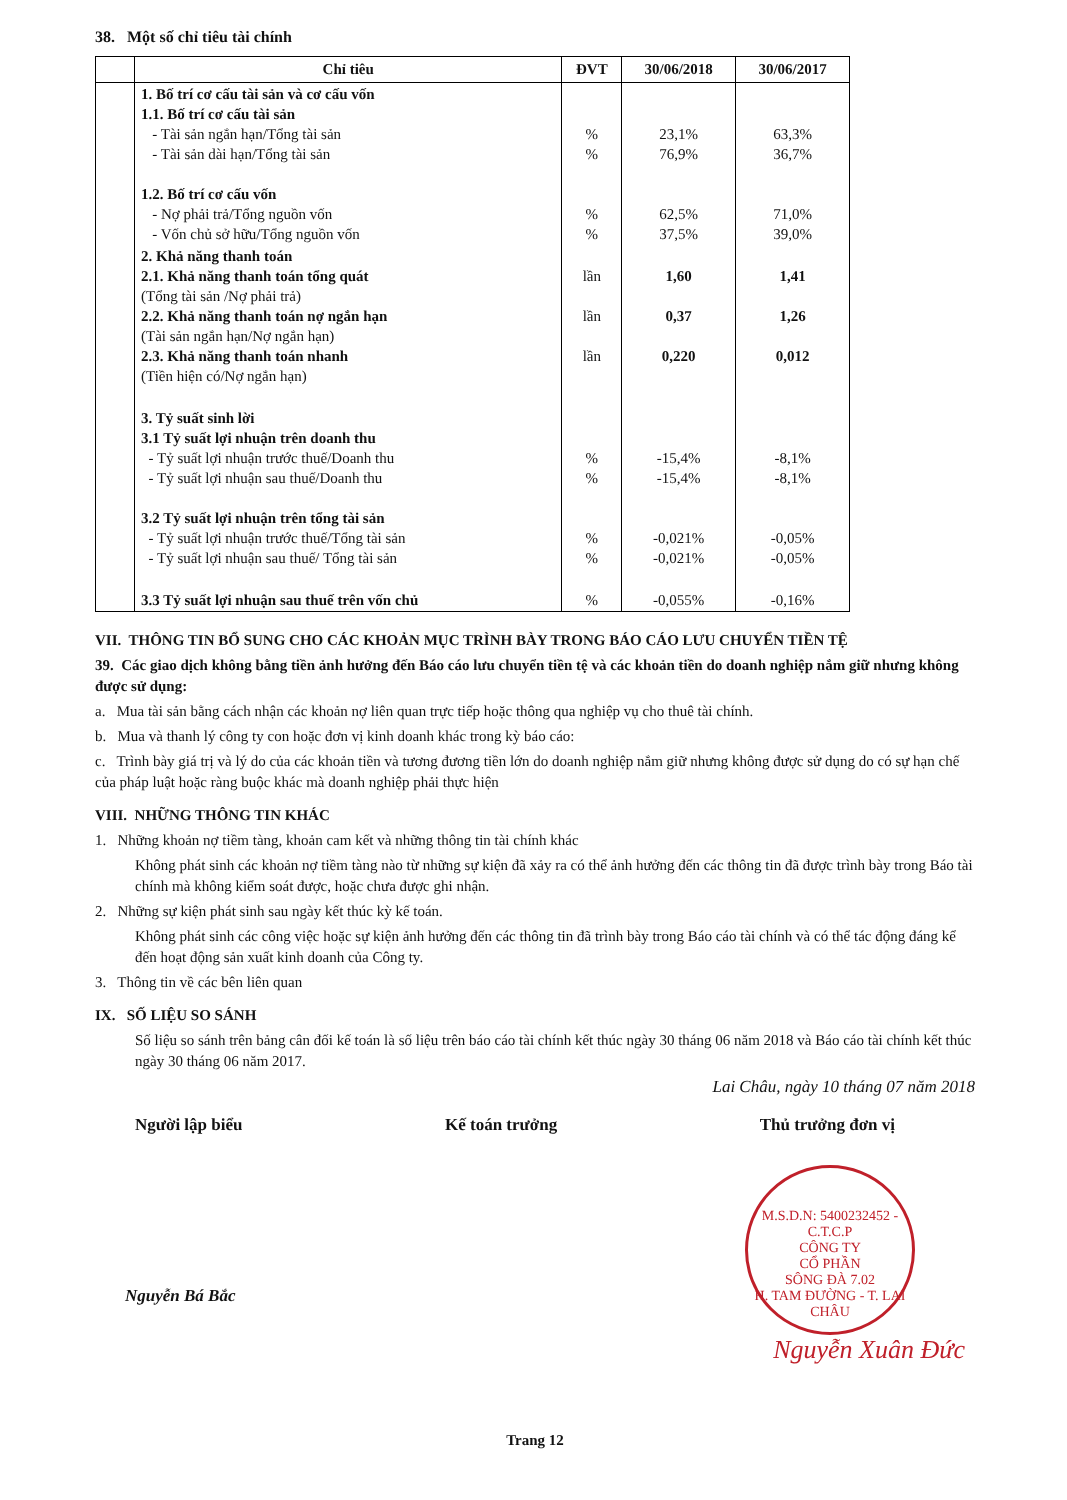38. Một số chỉ tiêu tài chính
| | Chỉ tiêu | ĐVT | 30/06/2018 | 30/06/2017 |
| --- | --- | --- | --- | --- |
| | 1. Bố trí cơ cấu tài sản và cơ cấu vốn 1.1. Bố trí cơ cấu tài sản - Tài sản ngắn hạn/Tổng tài sản - Tài sản dài hạn/Tổng tài sản 1.2. Bố trí cơ cấu vốn - Nợ phải trả/Tổng nguồn vốn - Vốn chủ sở hữu/Tổng nguồn vốn | % % % % | 23,1% 76,9% 62,5% 37,5% | 63,3% 36,7% 71,0% 39,0% |
| | 2. Khả năng thanh toán 2.1. Khả năng thanh toán tổng quát (Tổng tài sản /Nợ phải trả) 2.2. Khả năng thanh toán nợ ngắn hạn (Tài sản ngắn hạn/Nợ ngắn hạn) 2.3. Khả năng thanh toán nhanh (Tiền hiện có/Nợ ngắn hạn) | lần lần lần | 1,60 0,37 0,220 | 1,41 1,26 0,012 |
| | 3. Tỷ suất sinh lời 3.1 Tỷ suất lợi nhuận trên doanh thu - Tỷ suất lợi nhuận trước thuế/Doanh thu - Tỷ suất lợi nhuận sau thuế/Doanh thu 3.2 Tỷ suất lợi nhuận trên tổng tài sản - Tỷ suất lợi nhuận trước thuế/Tổng tài sản - Tỷ suất lợi nhuận sau thuế/ Tổng tài sản | % % % % | -15,4% -15,4% -0,021% -0,021% | -8,1% -8,1% -0,05% -0,05% |
| | 3.3 Tỷ suất lợi nhuận sau thuế trên vốn chủ | % | -0,055% | -0,16% |
VII. THÔNG TIN BỔ SUNG CHO CÁC KHOẢN MỤC TRÌNH BÀY TRONG BÁO CÁO LƯU CHUYỂN TIỀN TỆ
39. Các giao dịch không bằng tiền ảnh hưởng đến Báo cáo lưu chuyển tiền tệ và các khoản tiền do doanh nghiệp nắm giữ nhưng không được sử dụng:
a. Mua tài sản bằng cách nhận các khoản nợ liên quan trực tiếp hoặc thông qua nghiệp vụ cho thuê tài chính.
b. Mua và thanh lý công ty con hoặc đơn vị kinh doanh khác trong kỳ báo cáo:
c. Trình bày giá trị và lý do của các khoản tiền và tương đương tiền lớn do doanh nghiệp nắm giữ nhưng không được sử dụng do có sự hạn chế của pháp luật hoặc ràng buộc khác mà doanh nghiệp phải thực hiện
VIII. NHỮNG THÔNG TIN KHÁC
1. Những khoản nợ tiềm tàng, khoản cam kết và những thông tin tài chính khác
Không phát sinh các khoản nợ tiềm tàng nào từ những sự kiện đã xảy ra có thể ảnh hưởng đến các thông tin đã được trình bày trong Báo tài chính mà không kiểm soát được, hoặc chưa được ghi nhận.
2. Những sự kiện phát sinh sau ngày kết thúc kỳ kế toán.
Không phát sinh các công việc hoặc sự kiện ảnh hưởng đến các thông tin đã trình bày trong Báo cáo tài chính và có thể tác động đáng kể đến hoạt động sản xuất kinh doanh của Công ty.
3. Thông tin về các bên liên quan
IX. SỐ LIỆU SO SÁNH
Số liệu so sánh trên bảng cân đối kế toán là số liệu trên báo cáo tài chính kết thúc ngày 30 tháng 06 năm 2018 và Báo cáo tài chính kết thúc ngày 30 tháng 06 năm 2017.
Lai Châu, ngày 10 tháng 07 năm 2018
Người lập biểu Kế toán trưởng Thủ trưởng đơn vị
Nguyễn Bá Bắc
M.S.D.N: 5400232452 - C.T.C.P
CÔNG TY
CỔ PHẦN
SÔNG ĐÀ 7.02
H. TAM ĐƯỜNG - T. LAI CHÂU
Nguyễn Xuân Đức
Trang 12